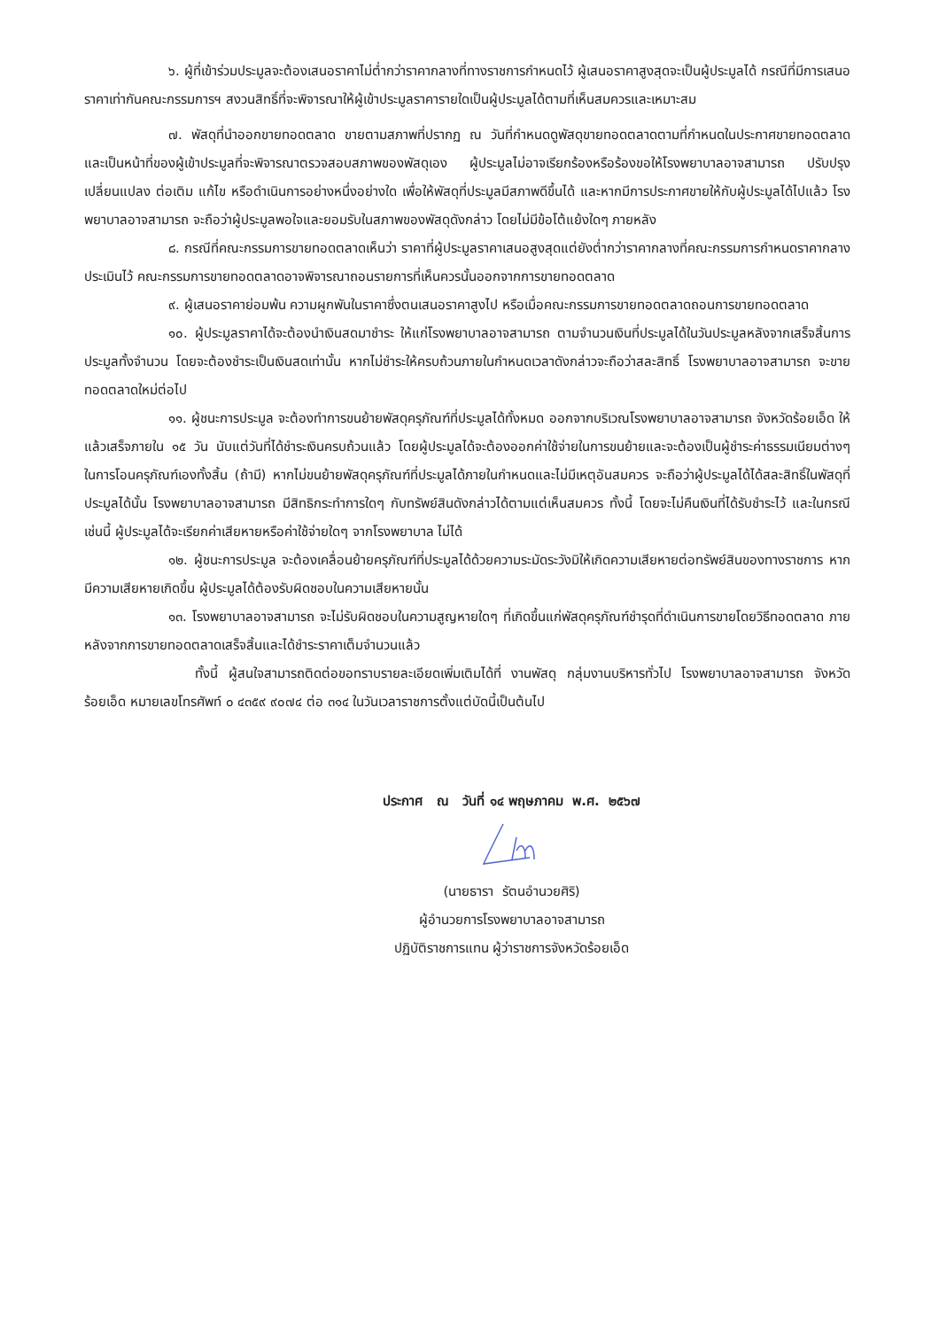๖. ผู้ที่เข้าร่วมประมูลจะต้องเสนอราคาไม่ต่ำกว่าราคากลางที่ทางราชการกำหนดไว้ ผู้เสนอราคาสูงสุดจะเป็นผู้ประมูลได้ กรณีที่มีการเสนอราคาเท่ากันคณะกรรมการฯ สงวนสิทธิ์ที่จะพิจารณาให้ผู้เข้าประมูลราคารายใดเป็นผู้ประมูลได้ตามที่เห็นสมควรและเหมาะสม
๗. พัสดุที่นำออกขายทอดตลาด ขายตามสภาพที่ปรากฏ ณ วันที่กำหนดดูพัสดุขายทอดตลาดตามที่กำหนดในประกาศขายทอดตลาด และเป็นหน้าที่ของผู้เข้าประมูลที่จะพิจารณาตรวจสอบสภาพของพัสดุเอง ผู้ประมูลไม่อาจเรียกร้องหรือร้องขอให้โรงพยาบาลอาจสามารถ ปรับปรุง เปลี่ยนแปลง ต่อเติม แก้ไข หรือดำเนินการอย่างหนึ่งอย่างใด เพื่อให้พัสดุที่ประมูลมีสภาพดีขึ้นได้ และหากมีการประกาศขายให้กับผู้ประมูลได้ไปแล้ว โรงพยาบาลอาจสามารถ จะถือว่าผู้ประมูลพอใจและยอมรับในสภาพของพัสดุดังกล่าว โดยไม่มีข้อโต้แย้งใดๆ ภายหลัง
๘. กรณีที่คณะกรรมการขายทอดตลาดเห็นว่า ราคาที่ผู้ประมูลราคาเสนอสูงสุดแต่ยังต่ำกว่าราคากลางที่คณะกรรมการกำหนดราคากลางประเมินไว้ คณะกรรมการขายทอดตลาดอาจพิจารณาถอนรายการที่เห็นควรนั้นออกจากการขายทอดตลาด
๙. ผู้เสนอราคาย่อมพ้น ความผูกพันในราคาซึ่งตนเสนอราคาสูงไป หรือเมื่อคณะกรรมการขายทอดตลาดถอนการขายทอดตลาด
๑๐. ผู้ประมูลราคาได้จะต้องนำเงินสดมาชำระ ให้แก่โรงพยาบาลอาจสามารถ ตามจำนวนเงินที่ประมูลได้ในวันประมูลหลังจากเสร็จสิ้นการประมูลทั้งจำนวน โดยจะต้องชำระเป็นเงินสดเท่านั้น หากไม่ชำระให้ครบถ้วนภายในกำหนดเวลาดังกล่าวจะถือว่าสละสิทธิ์ โรงพยาบาลอาจสามารถ จะขายทอดตลาดใหม่ต่อไป
๑๑. ผู้ชนะการประมูล จะต้องทำการขนย้ายพัสดุครุภัณฑ์ที่ประมูลได้ทั้งหมด ออกจากบริเวณโรงพยาบาลอาจสามารถ จังหวัดร้อยเอ็ด ให้แล้วเสร็จภายใน ๑๕ วัน นับแต่วันที่ได้ชำระเงินครบถ้วนแล้ว โดยผู้ประมูลได้จะต้องออกค่าใช้จ่ายในการขนย้ายและจะต้องเป็นผู้ชำระค่าธรรมเนียมต่างๆ ในการโอนครุภัณฑ์เองทั้งสิ้น (ถ้ามี) หากไม่ขนย้ายพัสดุครุภัณฑ์ที่ประมูลได้ภายในกำหนดและไม่มีเหตุอันสมควร จะถือว่าผู้ประมูลได้ได้สละสิทธิ์ในพัสดุที่ประมูลได้นั้น โรงพยาบาลอาจสามารถ มีสิทธิกระทำการใดๆ กับทรัพย์สินดังกล่าวได้ตามแต่เห็นสมควร ทั้งนี้ โดยจะไม่คืนเงินที่ได้รับชำระไว้ และในกรณีเช่นนี้ ผู้ประมูลได้จะเรียกค่าเสียหายหรือค่าใช้จ่ายใดๆ จากโรงพยาบาล ไม่ได้
๑๒. ผู้ชนะการประมูล จะต้องเคลื่อนย้ายครุภัณฑ์ที่ประมูลได้ด้วยความระมัดระวังมิให้เกิดความเสียหายต่อทรัพย์สินของทางราชการ หากมีความเสียหายเกิดขึ้น ผู้ประมูลได้ต้องรับผิดชอบในความเสียหายนั้น
๑๓. โรงพยาบาลอาจสามารถ จะไม่รับผิดชอบในความสูญหายใดๆ ที่เกิดขึ้นแก่พัสดุครุภัณฑ์ชำรุดที่ดำเนินการขายโดยวิธีทอดตลาด ภายหลังจากการขายทอดตลาดเสร็จสิ้นและได้ชำระราคาเต็มจำนวนแล้ว
ทั้งนี้ ผู้สนใจสามารถติดต่อขอทราบรายละเอียดเพิ่มเติมได้ที่ งานพัสดุ กลุ่มงานบริหารทั่วไป โรงพยาบาลอาจสามารถ จังหวัดร้อยเอ็ด หมายเลขโทรศัพท์ ๐ ๔๓๕๙ ๙๐๗๔ ต่อ ๓๑๔ ในวันเวลาราชการตั้งแต่บัดนี้เป็นต้นไป
ประกาศ ณ วันที่ ๑๔ พฤษภาคม พ.ศ. ๒๕๖๗
(นายธารา รัตนอำนวยศิริ)
ผู้อำนวยการโรงพยาบาลอาจสามารถ
ปฏิบัติราชการแทน ผู้ว่าราชการจังหวัดร้อยเอ็ด